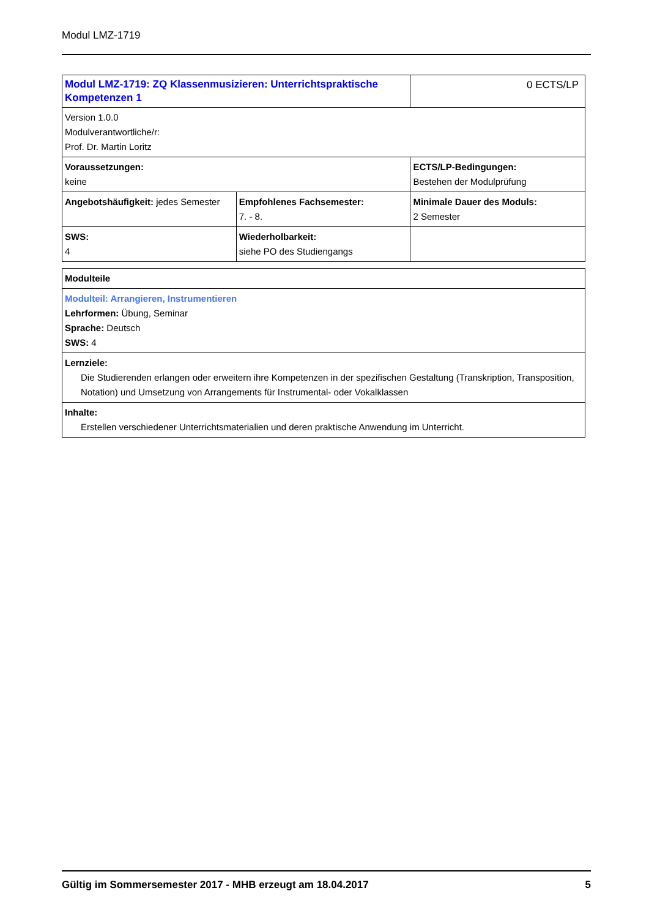Modul LMZ-1719
| Modul LMZ-1719: ZQ Klassenmusizieren: Unterrichtspraktische Kompetenzen 1 | | 0 ECTS/LP |
| Version 1.0.0 Modulverantwortliche/r: Prof. Dr. Martin Loritz | | |
| Voraussetzungen: keine | | ECTS/LP-Bedingungen: Bestehen der Modulprüfung |
| Angebotshäufigkeit: jedes Semester | Empfohlenes Fachsemester: 7. - 8. | Minimale Dauer des Moduls: 2 Semester |
| SWS: 4 | Wiederholbarkeit: siehe PO des Studiengangs | |
| Modulteile |
| Modulteil: Arrangieren, Instrumentieren Lehrformen: Übung, Seminar Sprache: Deutsch SWS: 4 |
| Lernziele: Die Studierenden erlangen oder erweitern ihre Kompetenzen in der spezifischen Gestaltung (Transkription, Transposition, Notation) und Umsetzung von Arrangements für Instrumental- oder Vokalklassen |
| Inhalte: Erstellen verschiedener Unterrichtsmaterialien und deren praktische Anwendung im Unterricht. |
Gültig im Sommersemester 2017 - MHB erzeugt am 18.04.2017 5